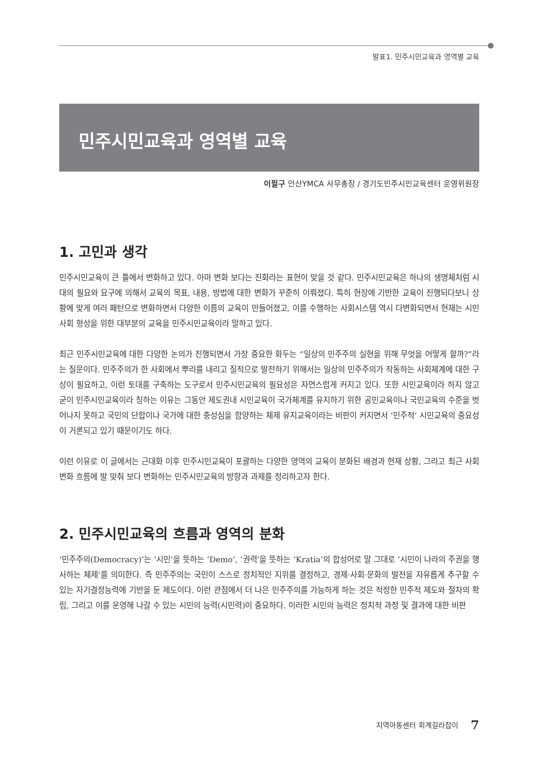발표1. 민주시민교육과 영역별 교육
민주시민교육과 영역별 교육
이필구 안산YMCA 사무총장 / 경기도민주시민교육센터 운영위원장
1. 고민과 생각
민주시민교육이 큰 틀에서 변화하고 있다. 아마 변화 보다는 진화라는 표현이 맞을 것 같다. 민주시민교육은 하나의 생명체처럼 시대의 필요와 요구에 의해서 교육의 목표, 내용, 방법에 대한 변화가 꾸준히 이뤄졌다. 특히 현장에 기반한 교육이 진행되다보니 상황에 맞게 여러 패턴으로 변화하면서 다양한 이름의 교육이 만들어졌고, 이를 수행하는 사회시스템 역시 다변화되면서 현재는 시민사회 형성을 위한 대부분의 교육을 민주시민교육이라 말하고 있다.
최근 민주시민교육에 대한 다양한 논의가 진행되면서 가장 중요한 화두는 “일상의 민주주의 실현을 위해 무엇을 어떻게 할까?”라는 질문이다. 민주주의가 한 사회에서 뿌리를 내리고 질적으로 발전하기 위해서는 일상의 민주주의가 작동하는 사회체계에 대한 구상이 필요하고, 이런 토대를 구축하는 도구로서 민주시민교육의 필요성은 자연스럽게 커지고 있다. 또한 시민교육이라 하지 않고 굳이 민주시민교육이라 칭하는 이유는 그동안 제도권내 시민교육이 국가체계를 유지하기 위한 공민교육이나 국민교육의 수준을 벗어나지 못하고 국민의 단합이나 국가에 대한 충성심을 함양하는 체제 유지교육이라는 비판이 커지면서 ‘민주적’ 시민교육의 중요성이 거론되고 있기 때문이기도 하다.
이런 이유로 이 글에서는 근대화 이후 민주시민교육이 포괄하는 다양한 영역의 교육이 분화된 배경과 현재 상황, 그리고 최근 사회변화 흐름에 발 맞춰 보다 변화하는 민주시민교육의 방향과 과제를 정리하고자 한다.
2. 민주시민교육의 흐름과 영역의 분화
‘민주주의(Democracy)’는 ‘시민’을 뜻하는 ‘Demo’, ‘권력’을 뜻하는 ‘Kratia’의 합성어로 말 그대로 ‘시민이 나라의 주권을 행사하는 체제’를 의미한다. 즉 민주주의는 국민이 스스로 정치적인 지위를 결정하고, 경제·사회·문화의 발전을 자유롭게 추구할 수 있는 자기결정능력에 기반을 둔 제도이다. 이런 관점에서 더 나은 민주주의를 가능하게 하는 것은 적정한 민주적 제도와 절차의 확립, 그리고 이를 운영해 나갈 수 있는 시민의 능력(시민력)이 중요하다. 이러한 시민의 능력은 정치적 과정 및 결과에 대한 비판
지역아동센터 회계길라잡이 7